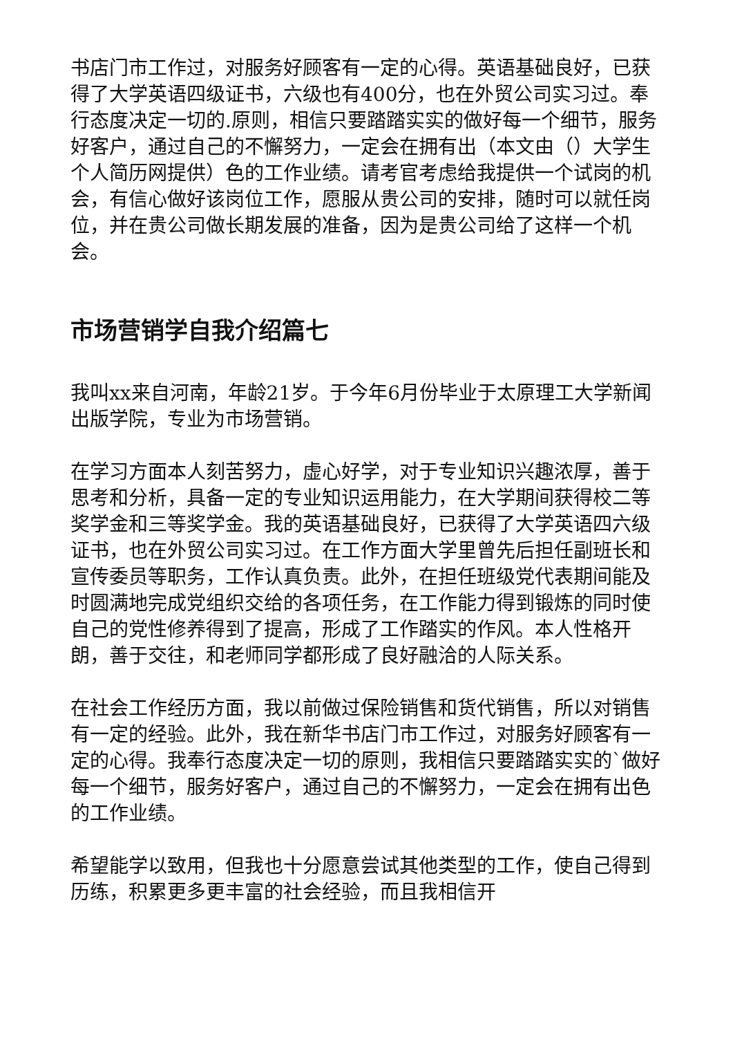书店门市工作过，对服务好顾客有一定的心得。英语基础良好，已获得了大学英语四级证书，六级也有400分，也在外贸公司实习过。奉行态度决定一切的.原则，相信只要踏踏实实的做好每一个细节，服务好客户，通过自己的不懈努力，一定会在拥有出（本文由（）大学生个人简历网提供）色的工作业绩。请考官考虑给我提供一个试岗的机会，有信心做好该岗位工作，愿服从贵公司的安排，随时可以就任岗位，并在贵公司做长期发展的准备，因为是贵公司给了这样一个机会。
市场营销学自我介绍篇七
我叫xx来自河南，年龄21岁。于今年6月份毕业于太原理工大学新闻出版学院，专业为市场营销。
在学习方面本人刻苦努力，虚心好学，对于专业知识兴趣浓厚，善于思考和分析，具备一定的专业知识运用能力，在大学期间获得校二等奖学金和三等奖学金。我的英语基础良好，已获得了大学英语四六级证书，也在外贸公司实习过。在工作方面大学里曾先后担任副班长和宣传委员等职务，工作认真负责。此外，在担任班级党代表期间能及时圆满地完成党组织交给的各项任务，在工作能力得到锻炼的同时使自己的党性修养得到了提高，形成了工作踏实的作风。本人性格开朗，善于交往，和老师同学都形成了良好融洽的人际关系。
在社会工作经历方面，我以前做过保险销售和货代销售，所以对销售有一定的经验。此外，我在新华书店门市工作过，对服务好顾客有一定的心得。我奉行态度决定一切的原则，我相信只要踏踏实实的`做好每一个细节，服务好客户，通过自己的不懈努力，一定会在拥有出色的工作业绩。
希望能学以致用，但我也十分愿意尝试其他类型的工作，使自己得到历练，积累更多更丰富的社会经验，而且我相信开